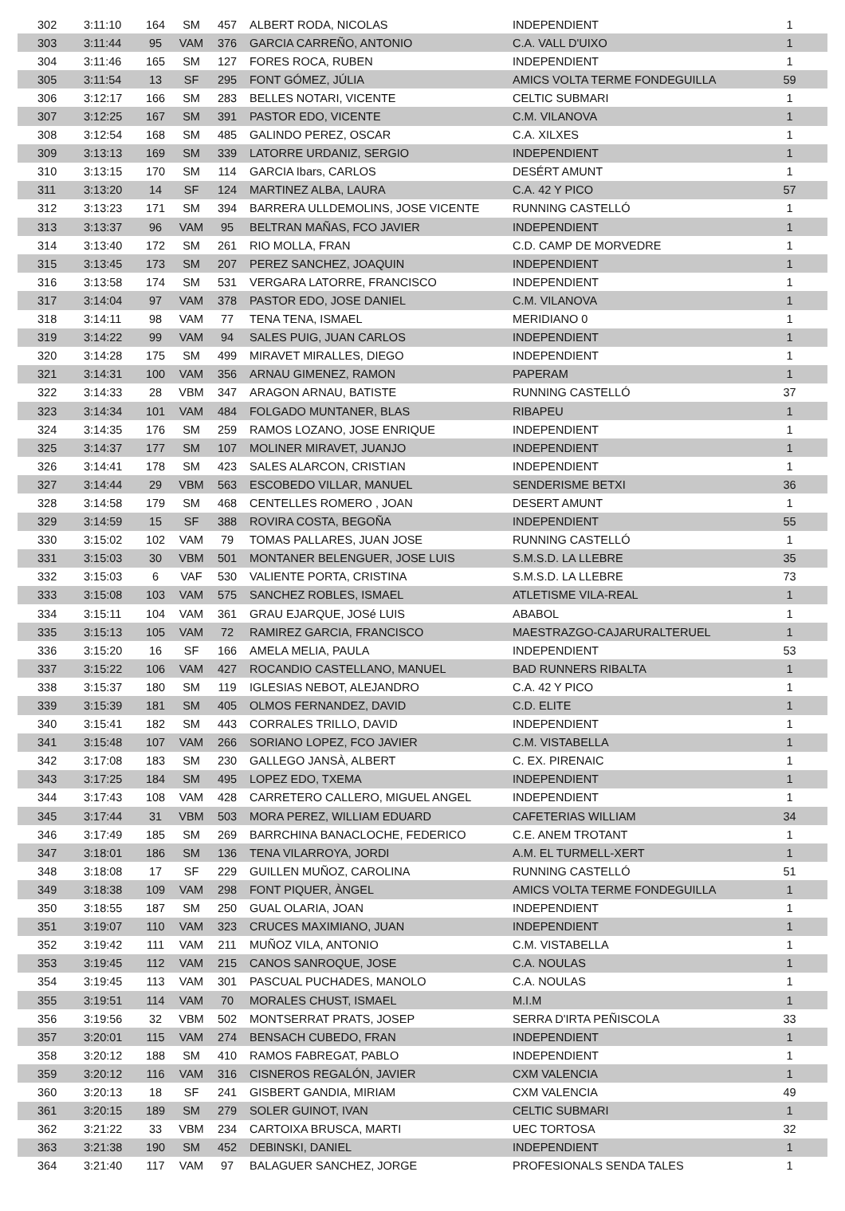| 302 | 3:11:10 | 164 | SM | 457 | ALBERT RODA, NICOLAS | INDEPENDIENT | 1 |
| 303 | 3:11:44 | 95 | VAM | 376 | GARCIA CARREÑO, ANTONIO | C.A. VALL D'UIXO | 1 |
| 304 | 3:11:46 | 165 | SM | 127 | FORES ROCA, RUBEN | INDEPENDIENT | 1 |
| 305 | 3:11:54 | 13 | SF | 295 | FONT GÓMEZ, JÚLIA | AMICS VOLTA TERME FONDEGUILLA | 59 |
| 306 | 3:12:17 | 166 | SM | 283 | BELLES NOTARI, VICENTE | CELTIC SUBMARI | 1 |
| 307 | 3:12:25 | 167 | SM | 391 | PASTOR EDO, VICENTE | C.M. VILANOVA | 1 |
| 308 | 3:12:54 | 168 | SM | 485 | GALINDO PEREZ, OSCAR | C.A. XILXES | 1 |
| 309 | 3:13:13 | 169 | SM | 339 | LATORRE URDANIZ, SERGIO | INDEPENDIENT | 1 |
| 310 | 3:13:15 | 170 | SM | 114 | GARCIA Ibars, CARLOS | DESÉRT AMUNT | 1 |
| 311 | 3:13:20 | 14 | SF | 124 | MARTINEZ ALBA, LAURA | C.A. 42 Y PICO | 57 |
| 312 | 3:13:23 | 171 | SM | 394 | BARRERA ULLDEMOLINS, JOSE VICENTE | RUNNING CASTELLÓ | 1 |
| 313 | 3:13:37 | 96 | VAM | 95 | BELTRAN MAÑAS, FCO JAVIER | INDEPENDIENT | 1 |
| 314 | 3:13:40 | 172 | SM | 261 | RIO MOLLA, FRAN | C.D. CAMP DE MORVEDRE | 1 |
| 315 | 3:13:45 | 173 | SM | 207 | PEREZ SANCHEZ, JOAQUIN | INDEPENDIENT | 1 |
| 316 | 3:13:58 | 174 | SM | 531 | VERGARA LATORRE, FRANCISCO | INDEPENDIENT | 1 |
| 317 | 3:14:04 | 97 | VAM | 378 | PASTOR EDO, JOSE DANIEL | C.M. VILANOVA | 1 |
| 318 | 3:14:11 | 98 | VAM | 77 | TENA TENA, ISMAEL | MERIDIANO 0 | 1 |
| 319 | 3:14:22 | 99 | VAM | 94 | SALES PUIG, JUAN CARLOS | INDEPENDIENT | 1 |
| 320 | 3:14:28 | 175 | SM | 499 | MIRAVET MIRALLES, DIEGO | INDEPENDIENT | 1 |
| 321 | 3:14:31 | 100 | VAM | 356 | ARNAU GIMENEZ, RAMON | PAPERAM | 1 |
| 322 | 3:14:33 | 28 | VBM | 347 | ARAGON ARNAU, BATISTE | RUNNING CASTELLÓ | 37 |
| 323 | 3:14:34 | 101 | VAM | 484 | FOLGADO MUNTANER, BLAS | RIBAPEU | 1 |
| 324 | 3:14:35 | 176 | SM | 259 | RAMOS LOZANO, JOSE ENRIQUE | INDEPENDIENT | 1 |
| 325 | 3:14:37 | 177 | SM | 107 | MOLINER MIRAVET, JUANJO | INDEPENDIENT | 1 |
| 326 | 3:14:41 | 178 | SM | 423 | SALES ALARCON, CRISTIAN | INDEPENDIENT | 1 |
| 327 | 3:14:44 | 29 | VBM | 563 | ESCOBEDO VILLAR, MANUEL | SENDERISME BETXI | 36 |
| 328 | 3:14:58 | 179 | SM | 468 | CENTELLES ROMERO , JOAN | DESERT AMUNT | 1 |
| 329 | 3:14:59 | 15 | SF | 388 | ROVIRA COSTA, BEGOÑA | INDEPENDIENT | 55 |
| 330 | 3:15:02 | 102 | VAM | 79 | TOMAS PALLARES, JUAN JOSE | RUNNING CASTELLÓ | 1 |
| 331 | 3:15:03 | 30 | VBM | 501 | MONTANER BELENGUER, JOSE LUIS | S.M.S.D. LA LLEBRE | 35 |
| 332 | 3:15:03 | 6 | VAF | 530 | VALIENTE PORTA, CRISTINA | S.M.S.D. LA LLEBRE | 73 |
| 333 | 3:15:08 | 103 | VAM | 575 | SANCHEZ ROBLES, ISMAEL | ATLETISME VILA-REAL | 1 |
| 334 | 3:15:11 | 104 | VAM | 361 | GRAU EJARQUE, JOSé LUIS | ABABOL | 1 |
| 335 | 3:15:13 | 105 | VAM | 72 | RAMIREZ GARCIA, FRANCISCO | MAESTRAZGO-CAJARURALTERUEL | 1 |
| 336 | 3:15:20 | 16 | SF | 166 | AMELA MELIA, PAULA | INDEPENDIENT | 53 |
| 337 | 3:15:22 | 106 | VAM | 427 | ROCANDIO CASTELLANO, MANUEL | BAD RUNNERS RIBALTA | 1 |
| 338 | 3:15:37 | 180 | SM | 119 | IGLESIAS NEBOT, ALEJANDRO | C.A. 42 Y PICO | 1 |
| 339 | 3:15:39 | 181 | SM | 405 | OLMOS FERNANDEZ, DAVID | C.D. ELITE | 1 |
| 340 | 3:15:41 | 182 | SM | 443 | CORRALES TRILLO, DAVID | INDEPENDIENT | 1 |
| 341 | 3:15:48 | 107 | VAM | 266 | SORIANO LOPEZ, FCO JAVIER | C.M. VISTABELLA | 1 |
| 342 | 3:17:08 | 183 | SM | 230 | GALLEGO JANSÀ, ALBERT | C. EX. PIRENAIC | 1 |
| 343 | 3:17:25 | 184 | SM | 495 | LOPEZ EDO, TXEMA | INDEPENDIENT | 1 |
| 344 | 3:17:43 | 108 | VAM | 428 | CARRETERO CALLERO, MIGUEL ANGEL | INDEPENDIENT | 1 |
| 345 | 3:17:44 | 31 | VBM | 503 | MORA PEREZ, WILLIAM EDUARD | CAFETERIAS WILLIAM | 34 |
| 346 | 3:17:49 | 185 | SM | 269 | BARRCHINA BANACLOCHE, FEDERICO | C.E. ANEM TROTANT | 1 |
| 347 | 3:18:01 | 186 | SM | 136 | TENA VILARROYA, JORDI | A.M. EL TURMELL-XERT | 1 |
| 348 | 3:18:08 | 17 | SF | 229 | GUILLEN MUÑOZ, CAROLINA | RUNNING CASTELLÓ | 51 |
| 349 | 3:18:38 | 109 | VAM | 298 | FONT PIQUER, ÀNGEL | AMICS VOLTA TERME FONDEGUILLA | 1 |
| 350 | 3:18:55 | 187 | SM | 250 | GUAL OLARIA, JOAN | INDEPENDIENT | 1 |
| 351 | 3:19:07 | 110 | VAM | 323 | CRUCES MAXIMIANO, JUAN | INDEPENDIENT | 1 |
| 352 | 3:19:42 | 111 | VAM | 211 | MUÑOZ VILA, ANTONIO | C.M. VISTABELLA | 1 |
| 353 | 3:19:45 | 112 | VAM | 215 | CANOS SANROQUE, JOSE | C.A. NOULAS | 1 |
| 354 | 3:19:45 | 113 | VAM | 301 | PASCUAL PUCHADES, MANOLO | C.A. NOULAS | 1 |
| 355 | 3:19:51 | 114 | VAM | 70 | MORALES CHUST, ISMAEL | M.I.M | 1 |
| 356 | 3:19:56 | 32 | VBM | 502 | MONTSERRAT PRATS, JOSEP | SERRA D'IRTA PEÑISCOLA | 33 |
| 357 | 3:20:01 | 115 | VAM | 274 | BENSACH CUBEDO, FRAN | INDEPENDIENT | 1 |
| 358 | 3:20:12 | 188 | SM | 410 | RAMOS FABREGAT, PABLO | INDEPENDIENT | 1 |
| 359 | 3:20:12 | 116 | VAM | 316 | CISNEROS REGALÓN, JAVIER | CXM VALENCIA | 1 |
| 360 | 3:20:13 | 18 | SF | 241 | GISBERT GANDIA, MIRIAM | CXM VALENCIA | 49 |
| 361 | 3:20:15 | 189 | SM | 279 | SOLER GUINOT, IVAN | CELTIC SUBMARI | 1 |
| 362 | 3:21:22 | 33 | VBM | 234 | CARTOIXA BRUSCA, MARTI | UEC TORTOSA | 32 |
| 363 | 3:21:38 | 190 | SM | 452 | DEBINSKI, DANIEL | INDEPENDIENT | 1 |
| 364 | 3:21:40 | 117 | VAM | 97 | BALAGUER SANCHEZ, JORGE | PROFESIONALS SENDA TALES | 1 |